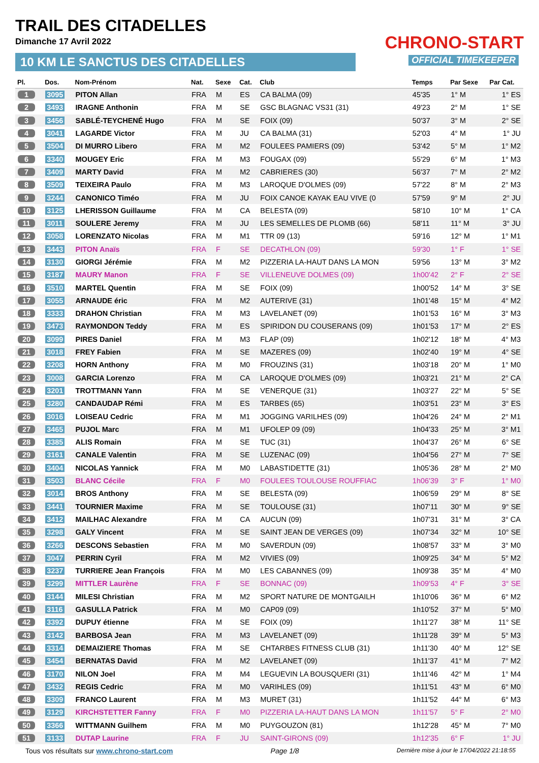TRAIL DES CITADELLES
Dimanche 17 Avril 2022
10 KM LE SANCTUS DES CITADELLES
CHRONO-START
OFFICIAL TIMEKEEPER
| Pl. | Dos. | Nom-Prénom | Nat. | Sexe | Cat. | Club | Temps | Par Sexe | Par Cat. |
| --- | --- | --- | --- | --- | --- | --- | --- | --- | --- |
| 1 | 3095 | PITON Allan | FRA | M | ES | CA BALMA (09) | 45'35 | 1° M | 1° ES |
| 2 | 3493 | IRAGNE Anthonin | FRA | M | SE | GSC BLAGNAC VS31 (31) | 49'23 | 2° M | 1° SE |
| 3 | 3456 | SABLÉ-TEYCHENÉ Hugo | FRA | M | SE | FOIX (09) | 50'37 | 3° M | 2° SE |
| 4 | 3041 | LAGARDE Victor | FRA | M | JU | CA BALMA (31) | 52'03 | 4° M | 1° JU |
| 5 | 3504 | DI MURRO Libero | FRA | M | M2 | FOULEES PAMIERS (09) | 53'42 | 5° M | 1° M2 |
| 6 | 3340 | MOUGEY Eric | FRA | M | M3 | FOUGAX (09) | 55'29 | 6° M | 1° M3 |
| 7 | 3409 | MARTY David | FRA | M | M2 | CABRIERES (30) | 56'37 | 7° M | 2° M2 |
| 8 | 3509 | TEIXEIRA Paulo | FRA | M | M3 | LAROQUE D'OLMES (09) | 57'22 | 8° M | 2° M3 |
| 9 | 3244 | CANONICO Timéo | FRA | M | JU | FOIX CANOE KAYAK EAU VIVE (0 | 57'59 | 9° M | 2° JU |
| 10 | 3125 | LHERISSON Guillaume | FRA | M | CA | BELESTA (09) | 58'10 | 10° M | 1° CA |
| 11 | 3011 | SOULERE Jeremy | FRA | M | JU | LES SEMELLES DE PLOMB (66) | 58'11 | 11° M | 3° JU |
| 12 | 3058 | LORENZATO Nicolas | FRA | M | M1 | TTR 09 (13) | 59'16 | 12° M | 1° M1 |
| 13 | 3443 | PITON Anaïs | FRA | F | SE | DECATHLON (09) | 59'30 | 1° F | 1° SE |
| 14 | 3130 | GIORGI Jérémie | FRA | M | M2 | PIZZERIA LA-HAUT DANS LA MON | 59'56 | 13° M | 3° M2 |
| 15 | 3187 | MAURY Manon | FRA | F | SE | VILLENEUVE DOLMES (09) | 1h00'42 | 2° F | 2° SE |
| 16 | 3510 | MARTEL Quentin | FRA | M | SE | FOIX (09) | 1h00'52 | 14° M | 3° SE |
| 17 | 3055 | ARNAUDE éric | FRA | M | M2 | AUTERIVE (31) | 1h01'48 | 15° M | 4° M2 |
| 18 | 3333 | DRAHON Christian | FRA | M | M3 | LAVELANET (09) | 1h01'53 | 16° M | 3° M3 |
| 19 | 3473 | RAYMONDON Teddy | FRA | M | ES | SPIRIDON DU COUSERANS (09) | 1h01'53 | 17° M | 2° ES |
| 20 | 3099 | PIRES Daniel | FRA | M | M3 | FLAP (09) | 1h02'12 | 18° M | 4° M3 |
| 21 | 3018 | FREY Fabien | FRA | M | SE | MAZERES (09) | 1h02'40 | 19° M | 4° SE |
| 22 | 3208 | HORN Anthony | FRA | M | M0 | FROUZINS (31) | 1h03'18 | 20° M | 1° M0 |
| 23 | 3008 | GARCIA Lorenzo | FRA | M | CA | LAROQUE D'OLMES (09) | 1h03'21 | 21° M | 2° CA |
| 24 | 3201 | TROTTMANN Yann | FRA | M | SE | VENERQUE (31) | 1h03'27 | 22° M | 5° SE |
| 25 | 3280 | CANDAUDAP Rémi | FRA | M | ES | TARBES (65) | 1h03'51 | 23° M | 3° ES |
| 26 | 3016 | LOISEAU Cedric | FRA | M | M1 | JOGGING VARILHES (09) | 1h04'26 | 24° M | 2° M1 |
| 27 | 3465 | PUJOL Marc | FRA | M | M1 | UFOLEP 09 (09) | 1h04'33 | 25° M | 3° M1 |
| 28 | 3385 | ALIS Romain | FRA | M | SE | TUC (31) | 1h04'37 | 26° M | 6° SE |
| 29 | 3161 | CANALE Valentin | FRA | M | SE | LUZENAC (09) | 1h04'56 | 27° M | 7° SE |
| 30 | 3404 | NICOLAS Yannick | FRA | M | M0 | LABASTIDETTE (31) | 1h05'36 | 28° M | 2° M0 |
| 31 | 3503 | BLANC Cécile | FRA | F | M0 | FOULEES TOULOUSE ROUFFIAC | 1h06'39 | 3° F | 1° M0 |
| 32 | 3014 | BROS Anthony | FRA | M | SE | BELESTA (09) | 1h06'59 | 29° M | 8° SE |
| 33 | 3441 | TOURNIER Maxime | FRA | M | SE | TOULOUSE (31) | 1h07'11 | 30° M | 9° SE |
| 34 | 3412 | MAILHAC Alexandre | FRA | M | CA | AUCUN (09) | 1h07'31 | 31° M | 3° CA |
| 35 | 3298 | GALY Vincent | FRA | M | SE | SAINT JEAN DE VERGES (09) | 1h07'34 | 32° M | 10° SE |
| 36 | 3266 | DESCONS Sebastien | FRA | M | M0 | SAVERDUN (09) | 1h08'57 | 33° M | 3° M0 |
| 37 | 3047 | PERRIN Cyril | FRA | M | M2 | VIVIES (09) | 1h09'25 | 34° M | 5° M2 |
| 38 | 3237 | TURRIERE Jean François | FRA | M | M0 | LES CABANNES (09) | 1h09'38 | 35° M | 4° M0 |
| 39 | 3299 | MITTLER Laurène | FRA | F | SE | BONNAC (09) | 1h09'53 | 4° F | 3° SE |
| 40 | 3144 | MILESI Christian | FRA | M | M2 | SPORT NATURE DE MONTGAILH | 1h10'06 | 36° M | 6° M2 |
| 41 | 3116 | GASULLA Patrick | FRA | M | M0 | CAP09 (09) | 1h10'52 | 37° M | 5° M0 |
| 42 | 3392 | DUPUY étienne | FRA | M | SE | FOIX (09) | 1h11'27 | 38° M | 11° SE |
| 43 | 3142 | BARBOSA Jean | FRA | M | M3 | LAVELANET (09) | 1h11'28 | 39° M | 5° M3 |
| 44 | 3314 | DEMAIZIERE Thomas | FRA | M | SE | CHTARBES FITNESS CLUB (31) | 1h11'30 | 40° M | 12° SE |
| 45 | 3454 | BERNATAS David | FRA | M | M2 | LAVELANET (09) | 1h11'37 | 41° M | 7° M2 |
| 46 | 3170 | NILON Joel | FRA | M | M4 | LEGUEVIN LA BOUSQUERI (31) | 1h11'46 | 42° M | 1° M4 |
| 47 | 3432 | REGIS Cedric | FRA | M | M0 | VARIHLES (09) | 1h11'51 | 43° M | 6° M0 |
| 48 | 3309 | FRANCO Laurent | FRA | M | M3 | MURET (31) | 1h11'52 | 44° M | 6° M3 |
| 49 | 3129 | KIRCHSTETTER Fanny | FRA | F | M0 | PIZZERIA LA-HAUT DANS LA MON | 1h11'57 | 5° F | 2° M0 |
| 50 | 3366 | WITTMANN Guilhem | FRA | M | M0 | PUYGOUZON (81) | 1h12'28 | 45° M | 7° M0 |
| 51 | 3133 | DUTAP Laurine | FRA | F | JU | SAINT-GIRONS (09) | 1h12'35 | 6° F | 1° JU |
Tous vos résultats sur www.chrono-start.com Page 1/8 Dernière mise à jour le 17/04/2022 21:18:55